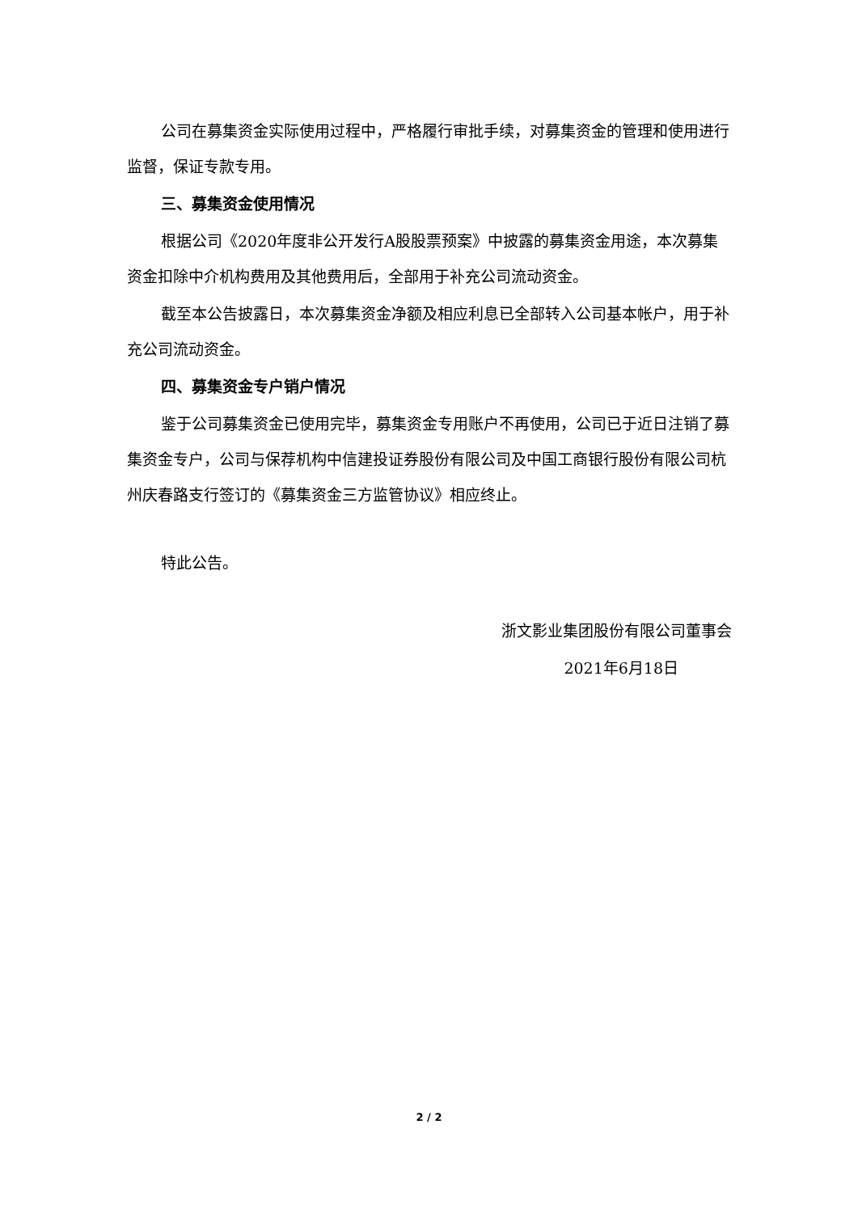公司在募集资金实际使用过程中，严格履行审批手续，对募集资金的管理和使用进行监督，保证专款专用。
三、募集资金使用情况
根据公司《2020年度非公开发行A股股票预案》中披露的募集资金用途，本次募集资金扣除中介机构费用及其他费用后，全部用于补充公司流动资金。
截至本公告披露日，本次募集资金净额及相应利息已全部转入公司基本帐户，用于补充公司流动资金。
四、募集资金专户销户情况
鉴于公司募集资金已使用完毕，募集资金专用账户不再使用，公司已于近日注销了募集资金专户，公司与保荐机构中信建投证券股份有限公司及中国工商银行股份有限公司杭州庆春路支行签订的《募集资金三方监管协议》相应终止。
特此公告。
浙文影业集团股份有限公司董事会
2021年6月18日
2 / 2